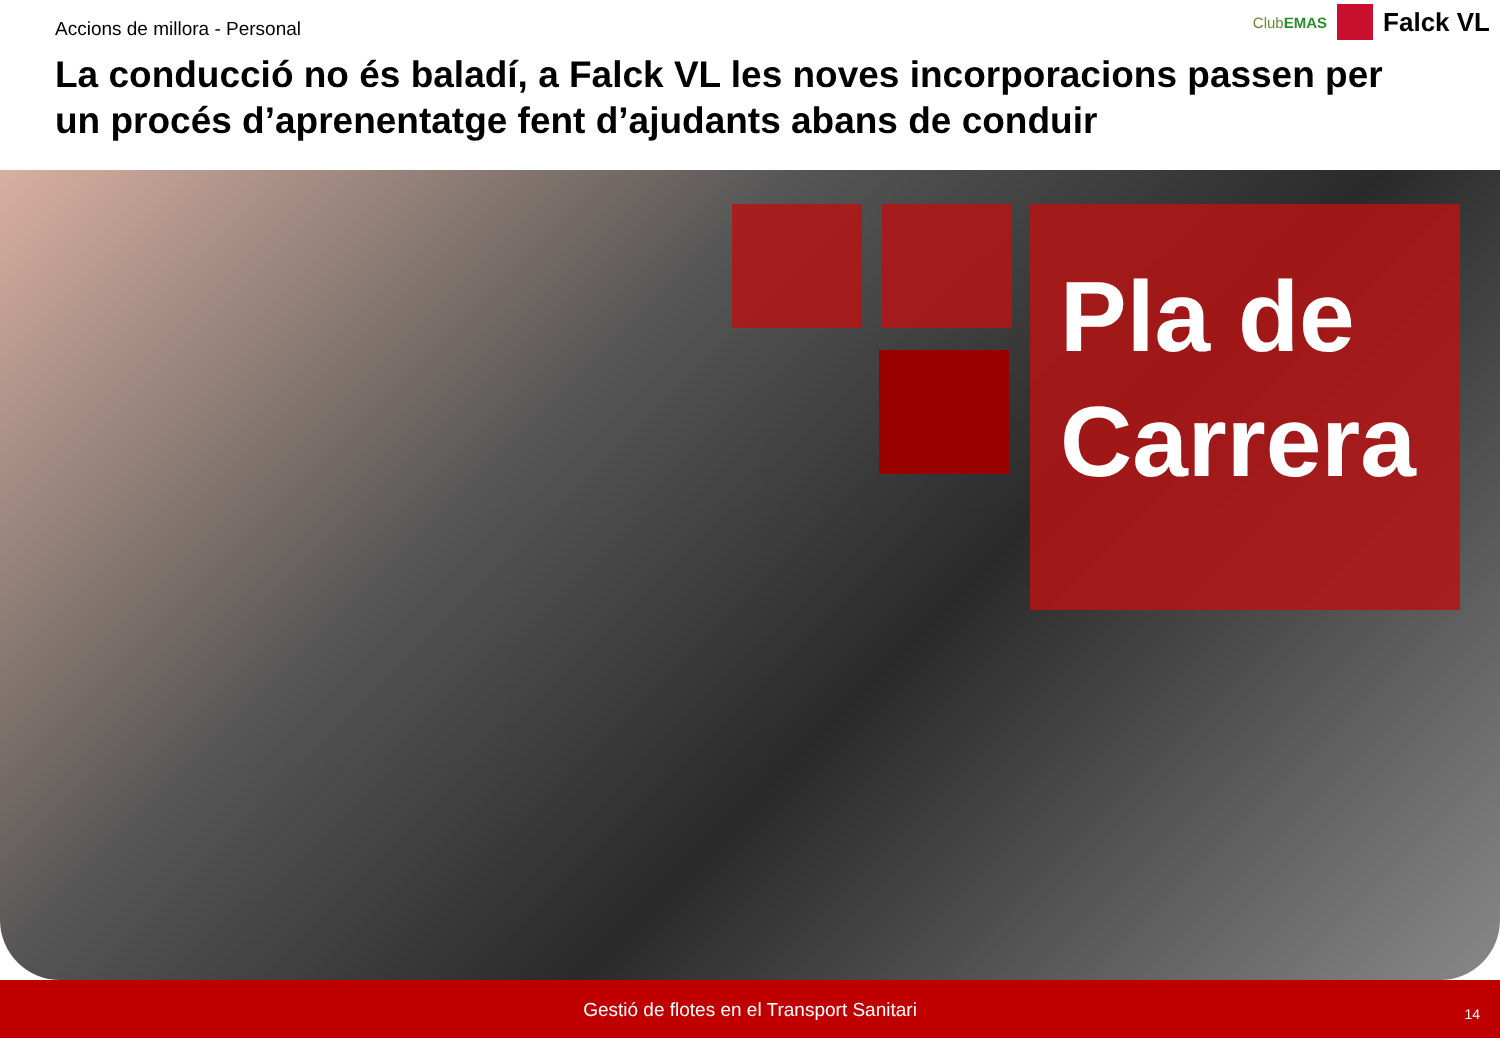Accions de millora - Personal
La conducció no és baladí, a Falck VL les noves incorporacions passen per un procés d’aprenentatge fent d’ajudants abans de conduir
ClubEMAS
Falck VL
Pla de Carrera
Gestió de flotes en el Transport Sanitari
14